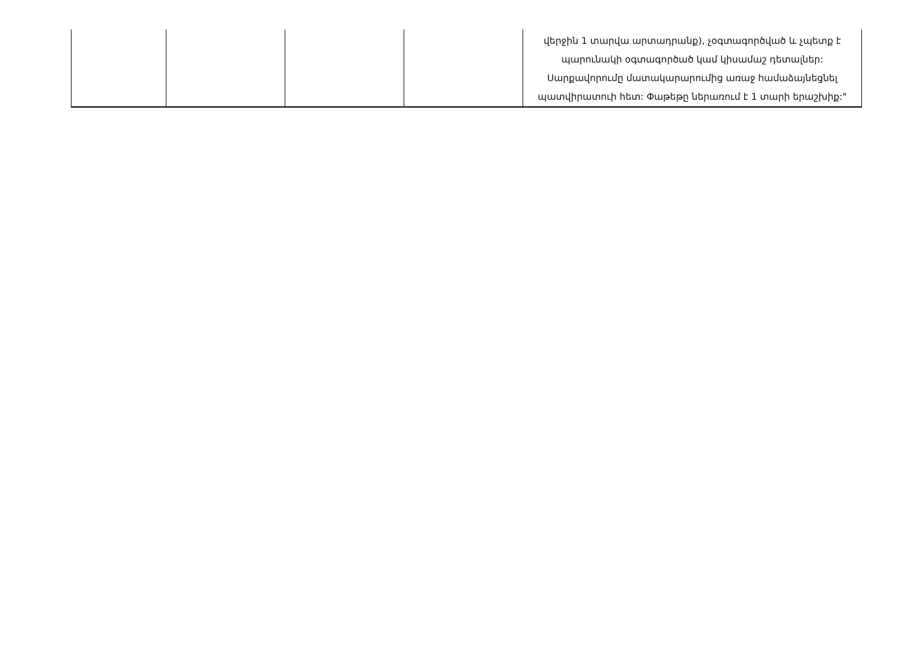| | | | | վերջին 1 տարվա արտադրանք), չօգտագործված և չպետք է պարունակի օգտագործած կամ կիսամաշ դետալներ: Սարքավորումը մատակարարումից առաջ համաձայնեցնել պատվիրատուի հետ: Փաթեթը ներառում է 1 տարի երաշխիք:" |